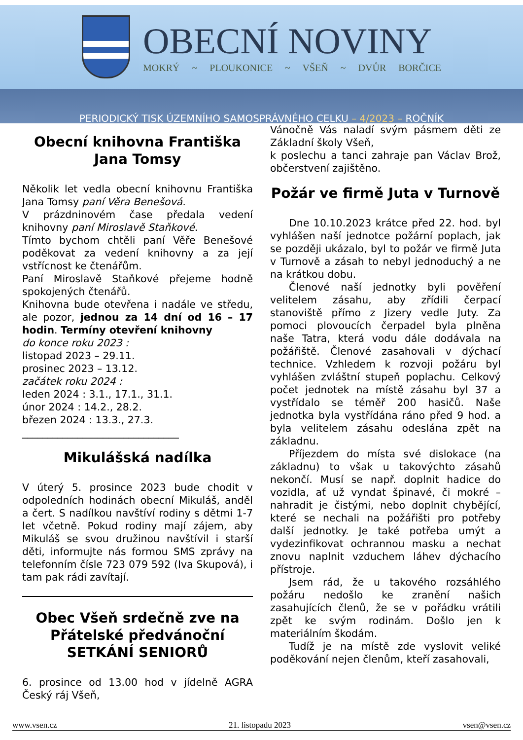OBECNÍ NOVINY
MOKRÝ ~ PLOUKONICE ~ VŠEŇ ~ DVŮR BORČICE
PERIODICKÝ TISK ÚZEMNÍHO SAMOSPRÁVNÉHO CELKU – 4/2023 – ROČNÍK
Obecní knihovna Františka Jana Tomsy
Několik let vedla obecní knihovnu Františka Jana Tomsy paní Věra Benešová.
V prázdninovém čase předala vedení knihovny paní Miroslavě Staňkové.
Tímto bychom chtěli paní Věře Benešové poděkovat za vedení knihovny a za její vstřícnost ke čtenářům.
Paní Miroslavě Staňkové přejeme hodně spokojených čtenářů.
Knihovna bude otevřena i nadále ve středu, ale pozor, jednou za 14 dní od 16 – 17 hodin. Termíny otevření knihovny
do konce roku 2023 :
listopad 2023 – 29.11.
prosinec 2023 – 13.12.
začátek roku 2024 :
leden 2024 : 3.1., 17.1., 31.1.
únor 2024 : 14.2., 28.2.
březen 2024 : 13.3., 27.3.
_______________________________
Mikulášská nadílka
V úterý 5. prosince 2023 bude chodit v odpoledních hodinách obecní Mikuláš, anděl a čert. S nadílkou navštíví rodiny s dětmi 1-7 let včetně. Pokud rodiny mají zájem, aby Mikuláš se svou družinou navštívil i starší děti, informujte nás formou SMS zprávy na telefonním čísle 723 079 592 (Iva Skupová), i tam pak rádi zavítají.
Obec Všeň srdečně zve na Přátelské předvánoční SETKÁNÍ SENIORŮ
6. prosince od 13.00 hod v jídelně AGRA Český ráj Všeň,
Vánočně Vás naladí svým pásmem děti ze Základní školy Všeň,
k poslechu a tanci zahraje pan Václav Brož, občerstvení zajištěno.
Požár ve firmě Juta v Turnově
Dne 10.10.2023 krátce před 22. hod. byl vyhlášen naší jednotce požární poplach, jak se později ukázalo, byl to požár ve firmě Juta v Turnově a zásah to nebyl jednoduchý a ne na krátkou dobu.
Členové naší jednotky byli pověření velitelem zásahu, aby zřídili čerpací stanoviště přímo z Jizery vedle Juty. Za pomoci plovoucích čerpadel byla plněna naše Tatra, která vodu dále dodávala na požářiště. Členové zasahovali v dýchací technice. Vzhledem k rozvoji požáru byl vyhlášen zvláštní stupeň poplachu. Celkový počet jednotek na místě zásahu byl 37 a vystřídalo se téměř 200 hasičů. Naše jednotka byla vystřídána ráno před 9 hod. a byla velitelem zásahu odeslána zpět na základnu.
Příjezdem do místa své dislokace (na základnu) to však u takovýchto zásahů nekončí. Musí se např. doplnit hadice do vozidla, ať už vyndat špinavé, či mokré – nahradit je čistými, nebo doplnit chybějící, které se nechali na požářišti pro potřeby další jednotky. Je také potřeba umýt a vydezinfikovat ochrannou masku a nechat znovu naplnit vzduchem láhev dýchacího přístroje.
Jsem rád, že u takového rozsáhlého požáru nedošlo ke zranění našich zasahujících členů, že se v pořádku vrátili zpět ke svým rodinám. Došlo jen k materiálním škodám.
Tudíž je na místě zde vyslovit veliké poděkování nejen členům, kteří zasahovali,
www.vsen.cz 21. listopadu 2023 vsen@vsen.cz